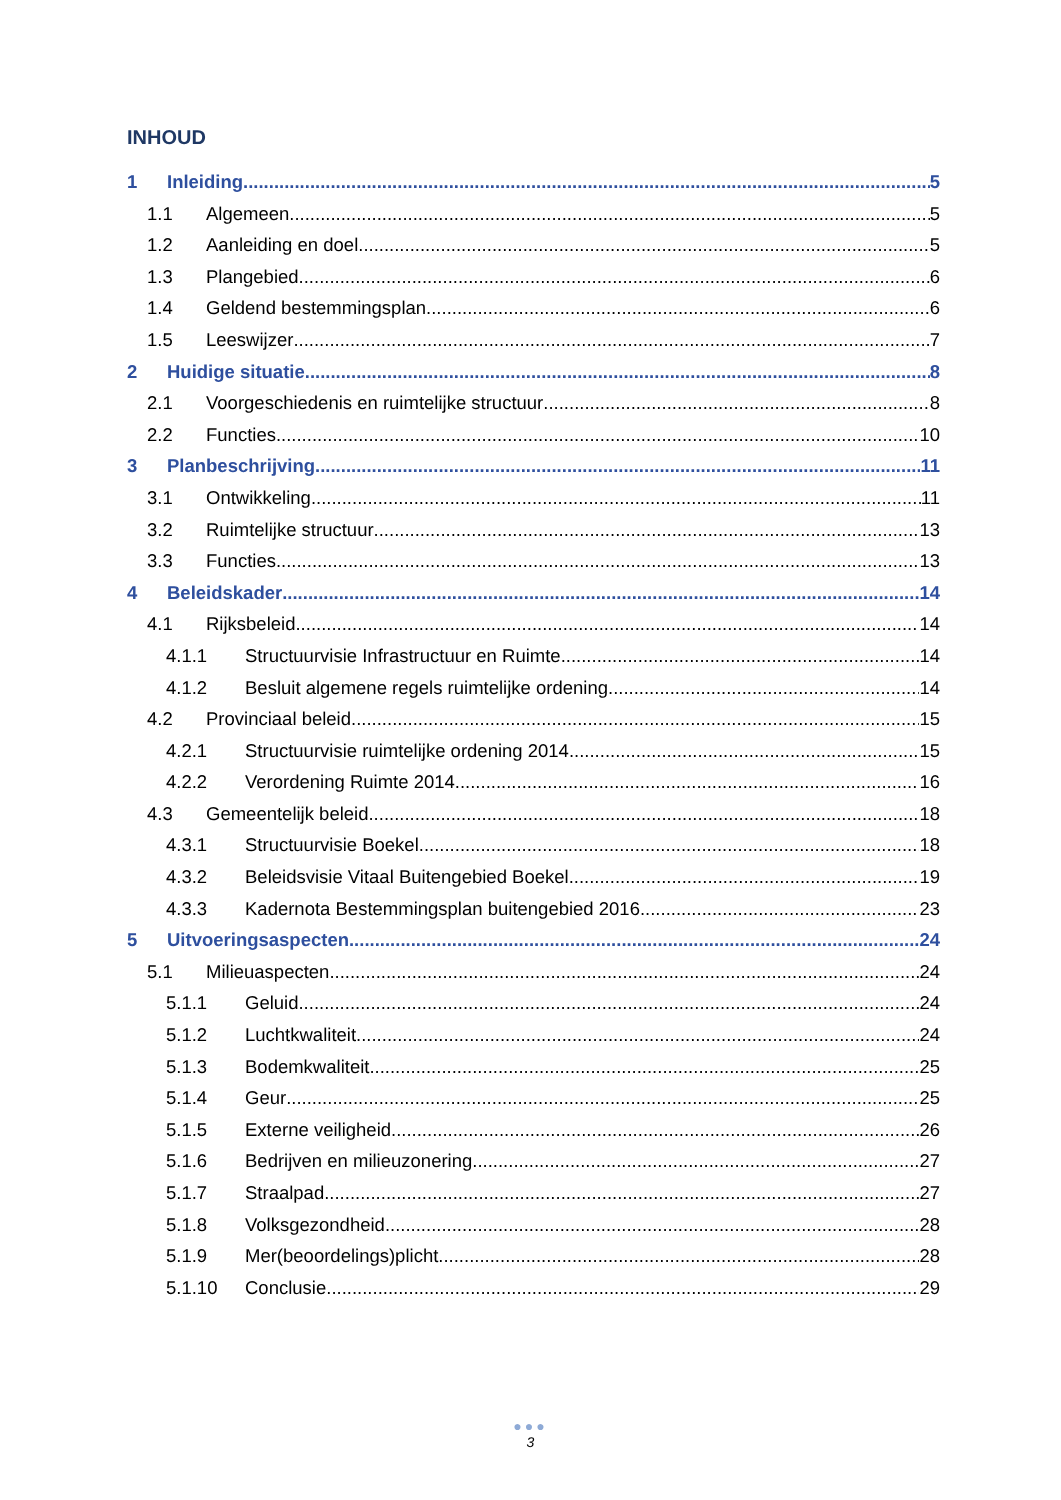INHOUD
1 Inleiding 5
1.1 Algemeen 5
1.2 Aanleiding en doel 5
1.3 Plangebied 6
1.4 Geldend bestemmingsplan 6
1.5 Leeswijzer 7
2 Huidige situatie 8
2.1 Voorgeschiedenis en ruimtelijke structuur 8
2.2 Functies 10
3 Planbeschrijving 11
3.1 Ontwikkeling 11
3.2 Ruimtelijke structuur 13
3.3 Functies 13
4 Beleidskader 14
4.1 Rijksbeleid 14
4.1.1 Structuurvisie Infrastructuur en Ruimte 14
4.1.2 Besluit algemene regels ruimtelijke ordening 14
4.2 Provinciaal beleid 15
4.2.1 Structuurvisie ruimtelijke ordening 2014 15
4.2.2 Verordening Ruimte 2014 16
4.3 Gemeentelijk beleid 18
4.3.1 Structuurvisie Boekel 18
4.3.2 Beleidsvisie Vitaal Buitengebied Boekel 19
4.3.3 Kadernota Bestemmingsplan buitengebied 2016 23
5 Uitvoeringsaspecten 24
5.1 Milieuaspecten 24
5.1.1 Geluid 24
5.1.2 Luchtkwaliteit 24
5.1.3 Bodemkwaliteit 25
5.1.4 Geur 25
5.1.5 Externe veiligheid 26
5.1.6 Bedrijven en milieuzonering 27
5.1.7 Straalpad 27
5.1.8 Volksgezondheid 28
5.1.9 Mer(beoordelings)plicht 28
5.1.10 Conclusie 29
●●●
3